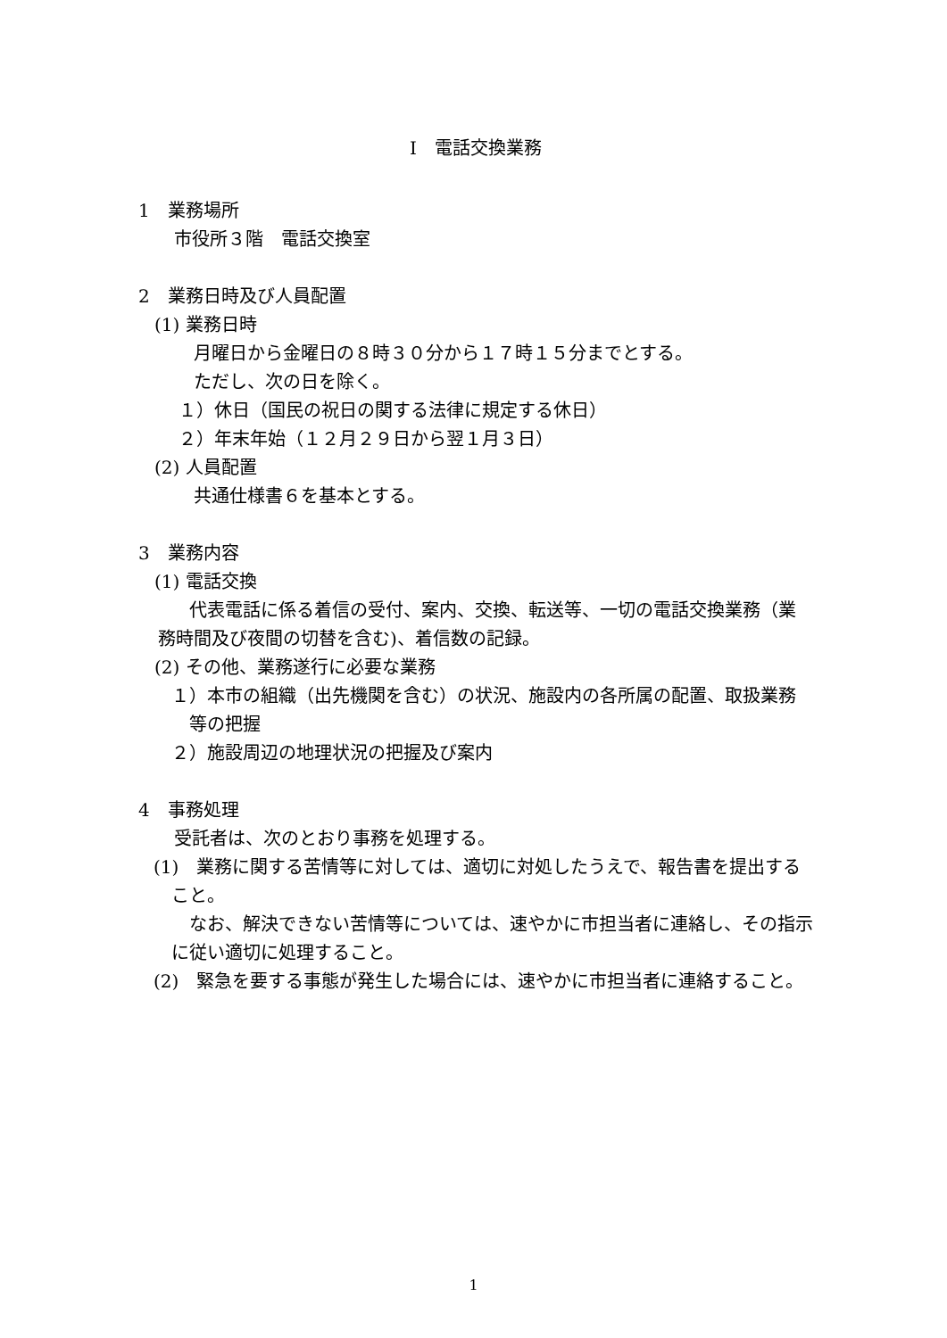Ⅰ　電話交換業務
1　業務場所
市役所３階　電話交換室
2　業務日時及び人員配置
(1) 業務日時
月曜日から金曜日の８時３０分から１７時１５分までとする。
ただし、次の日を除く。
１）休日（国民の祝日の関する法律に規定する休日）
２）年末年始（１２月２９日から翌１月３日）
(2) 人員配置
共通仕様書６を基本とする。
3　業務内容
(1) 電話交換
代表電話に係る着信の受付、案内、交換、転送等、一切の電話交換業務（業務時間及び夜間の切替を含む)、着信数の記録。
(2) その他、業務遂行に必要な業務
１）本市の組織（出先機関を含む）の状況、施設内の各所属の配置、取扱業務等の把握
２）施設周辺の地理状況の把握及び案内
4　事務処理
受託者は、次のとおり事務を処理する。
(1)　業務に関する苦情等に対しては、適切に対処したうえで、報告書を提出すること。
なお、解決できない苦情等については、速やかに市担当者に連絡し、その指示に従い適切に処理すること。
(2)　緊急を要する事態が発生した場合には、速やかに市担当者に連絡すること。
1